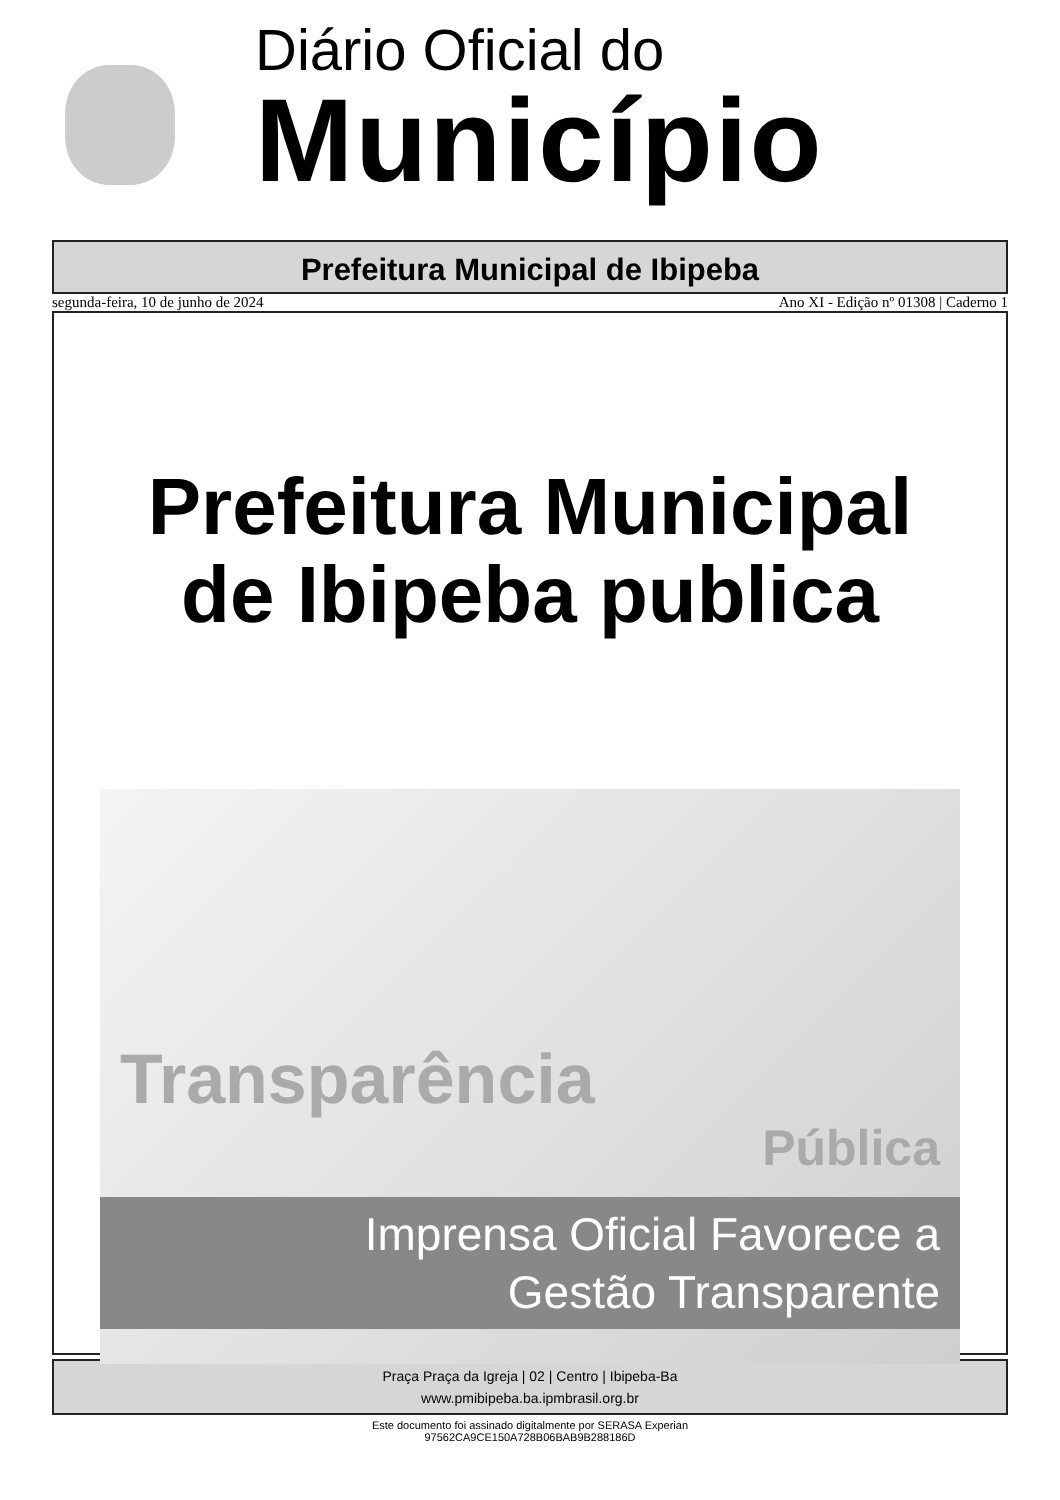Diário Oficial do
Município
Prefeitura Municipal de Ibipeba
segunda-feira, 10 de junho de 2024 Ano XI - Edição nº 01308 | Caderno 1
Prefeitura Municipal
de Ibipeba publica
Transparência
Pública
Imprensa Oficial Favorece a
Gestão Transparente
Praça Praça da Igreja | 02 | Centro | Ibipeba-Ba
www.pmibipeba.ba.ipmbrasil.org.br
Este documento foi assinado digitalmente por SERASA Experian
97562CA9CE150A728B06BAB9B288186D